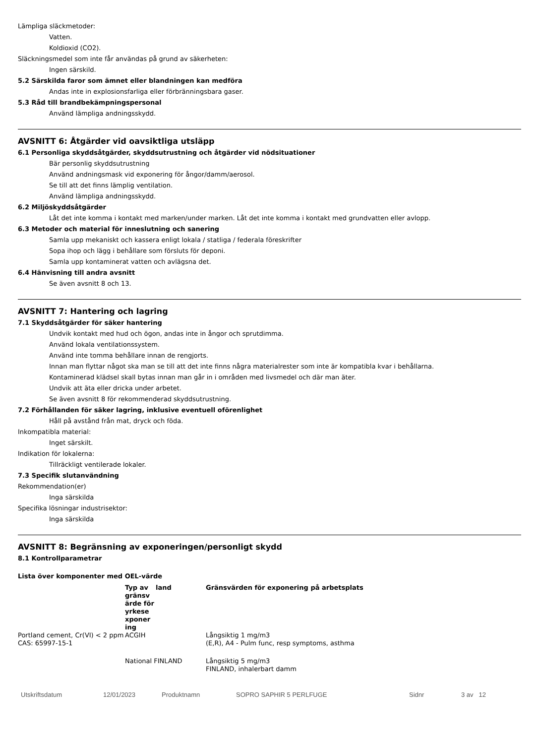Lämpliga släckmetoder:
Vatten.
Koldioxid (CO2).
Släckningsmedel som inte får användas på grund av säkerheten:
Ingen särskild.
5.2 Särskilda faror som ämnet eller blandningen kan medföra
Andas inte in explosionsfarliga eller förbränningsbara gaser.
5.3 Råd till brandbekämpningspersonal
Använd lämpliga andningsskydd.
AVSNITT 6: Åtgärder vid oavsiktliga utsläpp
6.1 Personliga skyddsåtgärder, skyddsutrustning och åtgärder vid nödsituationer
Bär personlig skyddsutrustning
Använd andningsmask vid exponering för ångor/damm/aerosol.
Se till att det finns lämplig ventilation.
Använd lämpliga andningsskydd.
6.2 Miljöskyddsåtgärder
Låt det inte komma i kontakt med marken/under marken. Låt det inte komma i kontakt med grundvatten eller avlopp.
6.3 Metoder och material för inneslutning och sanering
Samla upp mekaniskt och kassera enligt lokala / statliga / federala föreskrifter
Sopa ihop och lägg i behållare som försluts för deponi.
Samla upp kontaminerat vatten och avlägsna det.
6.4 Hänvisning till andra avsnitt
Se även avsnitt 8 och 13.
AVSNITT 7: Hantering och lagring
7.1 Skyddsåtgärder för säker hantering
Undvik kontakt med hud och ögon, andas inte in ångor och sprutdimma.
Använd lokala ventilationssystem.
Använd inte tomma behållare innan de rengjorts.
Innan man flyttar något ska man se till att det inte finns några materialrester som inte är kompatibla kvar i behållarna.
Kontaminerad klädsel skall bytas innan man går in i områden med livsmedel och där man äter.
Undvik att äta eller dricka under arbetet.
Se även avsnitt 8 för rekommenderad skyddsutrustning.
7.2 Förhållanden för säker lagring, inklusive eventuell oförenlighet
Håll på avstånd från mat, dryck och föda.
Inkompatibla material:
Inget särskilt.
Indikation för lokalerna:
Tillräckligt ventilerade lokaler.
7.3 Specifik slutanvändning
Rekommendation(er)
Inga särskilda
Specifika lösningar industrisektor:
Inga särskilda
AVSNITT 8: Begränsning av exponeringen/personligt skydd
8.1 Kontrollparametrar
Lista över komponenter med OEL-värde
| | Typ av gränsv ärde för yrkese xponer ing | land | Gränsvärden för exponering på arbetsplats |
| --- | --- | --- | --- |
| Portland cement, Cr(VI) < 2 ppm CAS: 65997-15-1 | ACGIH | | Långsiktig 1 mg/m3 (E,R), A4 - Pulm func, resp symptoms, asthma |
| | National FINLAND | | Långsiktig 5 mg/m3 FINLAND, inhalerbart damm |
Utskriftsdatum 12/01/2023 Produktnamn SOPRO SAPHIR 5 PERLFUGE Sidnr 3 av 12